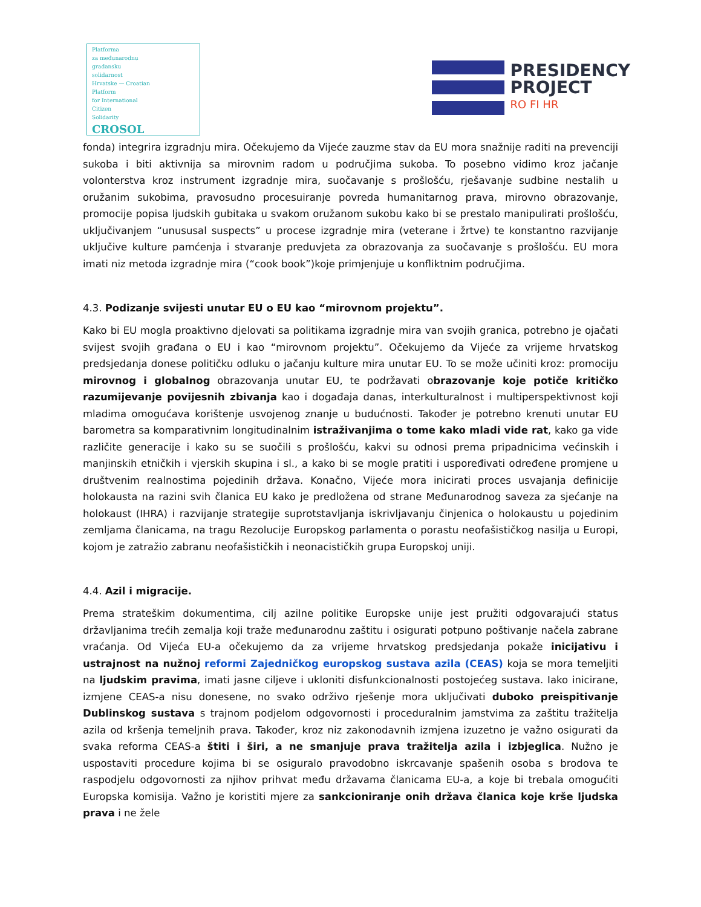Platforma
za međunarodnu
građansku
solidarnost
Hrvatske — Croatian
Platform
for International
Citizen
Solidarity
CROSOL
PRESIDENCY
PROJECT
RO FI HR
fonda) integrira izgradnju mira. Očekujemo da Vijeće zauzme stav da EU mora snažnije raditi na prevenciji sukoba i biti aktivnija sa mirovnim radom u područjima sukoba. To posebno vidimo kroz jačanje volonterstva kroz instrument izgradnje mira, suočavanje s prošlošću, rješavanje sudbine nestalih u oružanim sukobima, pravosudno procesuiranje povreda humanitarnog prava, mirovno obrazovanje, promocije popisa ljudskih gubitaka u svakom oružanom sukobu kako bi se prestalo manipulirati prošlošću, uključivanjem “unususal suspects” u procese izgradnje mira (veterane i žrtve) te konstantno razvijanje uključive kulture pamćenja i stvaranje preduvjeta za obrazovanja za suočavanje s prošlošću. EU mora imati niz metoda izgradnje mira (“cook book”)koje primjenjuje u konfliktnim područjima.
4.3. Podizanje svijesti unutar EU o EU kao “mirovnom projektu”.
Kako bi EU mogla proaktivno djelovati sa politikama izgradnje mira van svojih granica, potrebno je ojačati svijest svojih građana o EU i kao “mirovnom projektu”. Očekujemo da Vijeće za vrijeme hrvatskog predsjedanja donese političku odluku o jačanju kulture mira unutar EU. To se može učiniti kroz: promociju mirovnog i globalnog obrazovanja unutar EU, te podržavati obrazovanje koje potiče kritičko razumijevanje povijesnih zbivanja kao i događaja danas, interkulturalnost i multiperspektivnost koji mladima omogućava korištenje usvojenog znanje u budućnosti. Također je potrebno krenuti unutar EU barometra sa komparativnim longitudinalnim istraživanjima o tome kako mladi vide rat, kako ga vide različite generacije i kako su se suočili s prošlošću, kakvi su odnosi prema pripadnicima većinskih i manjinskih etničkih i vjerskih skupina i sl., a kako bi se mogle pratiti i uspoređivati određene promjene u društvenim realnostima pojedinih država. Konačno, Vijeće mora inicirati proces usvajanja definicije holokausta na razini svih članica EU kako je predložena od strane Međunarodnog saveza za sjećanje na holokaust (IHRA) i razvijanje strategije suprotstavljanja iskrivljavanju činjenica o holokaustu u pojedinim zemljama članicama, na tragu Rezolucije Europskog parlamenta o porastu neofašističkog nasilja u Europi, kojom je zatražio zabranu neofašističkih i neonacističkih grupa Europskoj uniji.
4.4. Azil i migracije.
Prema strateškim dokumentima, cilj azilne politike Europske unije jest pružiti odgovarajući status državljanima trećih zemalja koji traže međunarodnu zaštitu i osigurati potpuno poštivanje načela zabrane vraćanja. Od Vijeća EU-a očekujemo da za vrijeme hrvatskog predsjedanja pokaže inicijativu i ustrajnost na nužnoj reformi Zajedničkog europskog sustava azila (CEAS) koja se mora temeljiti na ljudskim pravima, imati jasne ciljeve i ukloniti disfunkcionalnosti postojećeg sustava. Iako inicirane, izmjene CEAS-a nisu donesene, no svako održivo rješenje mora uključivati duboko preispitivanje Dublinskog sustava s trajnom podjelom odgovornosti i proceduralnim jamstvima za zaštitu tražitelja azila od kršenja temeljnih prava. Također, kroz niz zakonodavnih izmjena izuzetno je važno osigurati da svaka reforma CEAS-a štiti i širi, a ne smanjuje prava tražitelja azila i izbjeglica. Nužno je uspostaviti procedure kojima bi se osiguralo pravodobno iskrcavanje spašenih osoba s brodova te raspodjelu odgovornosti za njihov prihvat među državama članicama EU-a, a koje bi trebala omogućiti Europska komisija. Važno je koristiti mjere za sankcioniranje onih država članica koje krše ljudska prava i ne žele